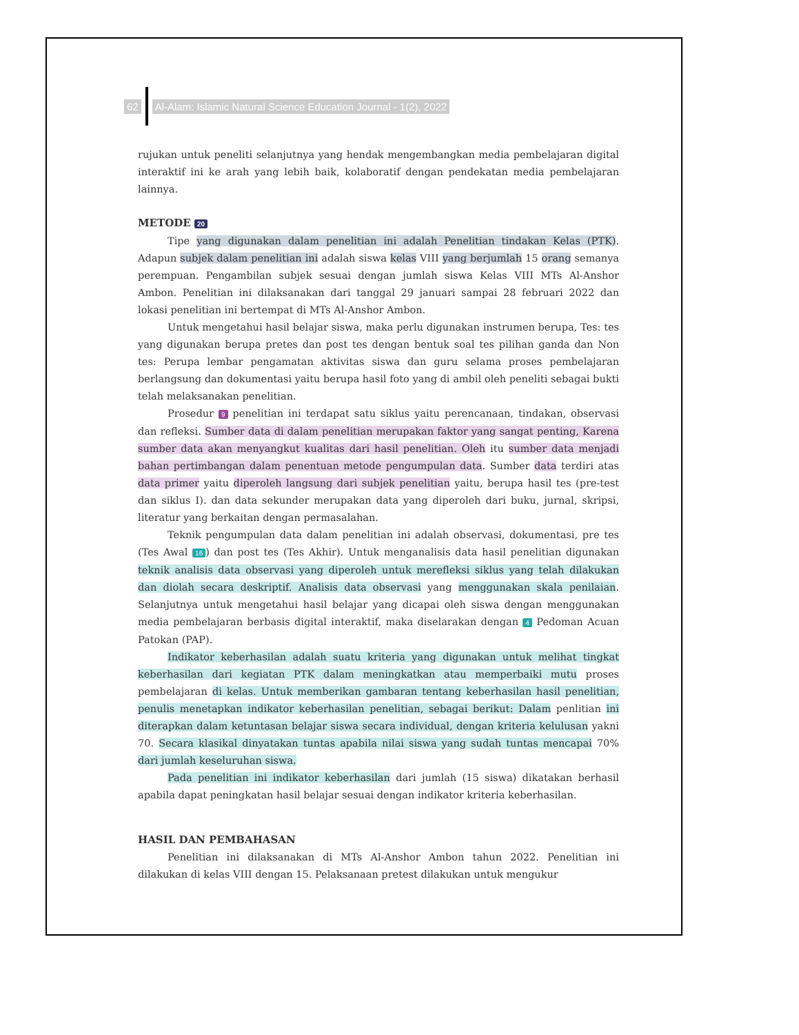62
Al-Alam: Islamic Natural Science Education Journal - 1(2), 2022
rujukan untuk peneliti selanjutnya yang hendak mengembangkan media pembelajaran digital interaktif ini ke arah yang lebih baik, kolaboratif dengan pendekatan media pembelajaran lainnya.
METODE 20
Tipe yang digunakan dalam penelitian ini adalah Penelitian tindakan Kelas (PTK). Adapun subjek dalam penelitian ini adalah siswa kelas VIII yang berjumlah 15 orang semanya perempuan. Pengambilan subjek sesuai dengan jumlah siswa Kelas VIII MTs Al-Anshor Ambon. Penelitian ini dilaksanakan dari tanggal 29 januari sampai 28 februari 2022 dan lokasi penelitian ini bertempat di MTs Al-Anshor Ambon.
Untuk mengetahui hasil belajar siswa, maka perlu digunakan instrumen berupa, Tes: tes yang digunakan berupa pretes dan post tes dengan bentuk soal tes pilihan ganda dan Non tes: Perupa lembar pengamatan aktivitas siswa dan guru selama proses pembelajaran berlangsung dan dokumentasi yaitu berupa hasil foto yang di ambil oleh peneliti sebagai bukti telah melaksanakan penelitian.
Prosedur 9 penelitian ini terdapat satu siklus yaitu perencanaan, tindakan, observasi dan refleksi. Sumber data di dalam penelitian merupakan faktor yang sangat penting, Karena sumber data akan menyangkut kualitas dari hasil penelitian. Oleh itu sumber data menjadi bahan pertimbangan dalam penentuan metode pengumpulan data. Sumber data terdiri atas data primer yaitu diperoleh langsung dari subjek penelitian yaitu, berupa hasil tes (pre-test dan siklus I). dan data sekunder merupakan data yang diperoleh dari buku, jurnal, skripsi, literatur yang berkaitan dengan permasalahan.
Teknik pengumpulan data dalam penelitian ini adalah observasi, dokumentasi, pre tes (Tes Awal 16) dan post tes (Tes Akhir). Untuk menganalisis data hasil penelitian digunakan teknik analisis data observasi yang diperoleh untuk merefleksi siklus yang telah dilakukan dan diolah secara deskriptif. Analisis data observasi yang menggunakan skala penilaian. Selanjutnya untuk mengetahui hasil belajar yang dicapai oleh siswa dengan menggunakan media pembelajaran berbasis digital interaktif, maka diselarakan dengan 4 Pedoman Acuan Patokan (PAP).
Indikator keberhasilan adalah suatu kriteria yang digunakan untuk melihat tingkat keberhasilan dari kegiatan PTK dalam meningkatkan atau memperbaiki mutu proses pembelajaran di kelas. Untuk memberikan gambaran tentang keberhasilan hasil penelitian, penulis menetapkan indikator keberhasilan penelitian, sebagai berikut: Dalam penlitian ini diterapkan dalam ketuntasan belajar siswa secara individual, dengan kriteria kelulusan yakni 70. Secara klasikal dinyatakan tuntas apabila nilai siswa yang sudah tuntas mencapai 70% dari jumlah keseluruhan siswa.
Pada penelitian ini indikator keberhasilan dari jumlah (15 siswa) dikatakan berhasil apabila dapat peningkatan hasil belajar sesuai dengan indikator kriteria keberhasilan.
HASIL DAN PEMBAHASAN
Penelitian ini dilaksanakan di MTs Al-Anshor Ambon tahun 2022. Penelitian ini dilakukan di kelas VIII dengan 15. Pelaksanaan pretest dilakukan untuk mengukur